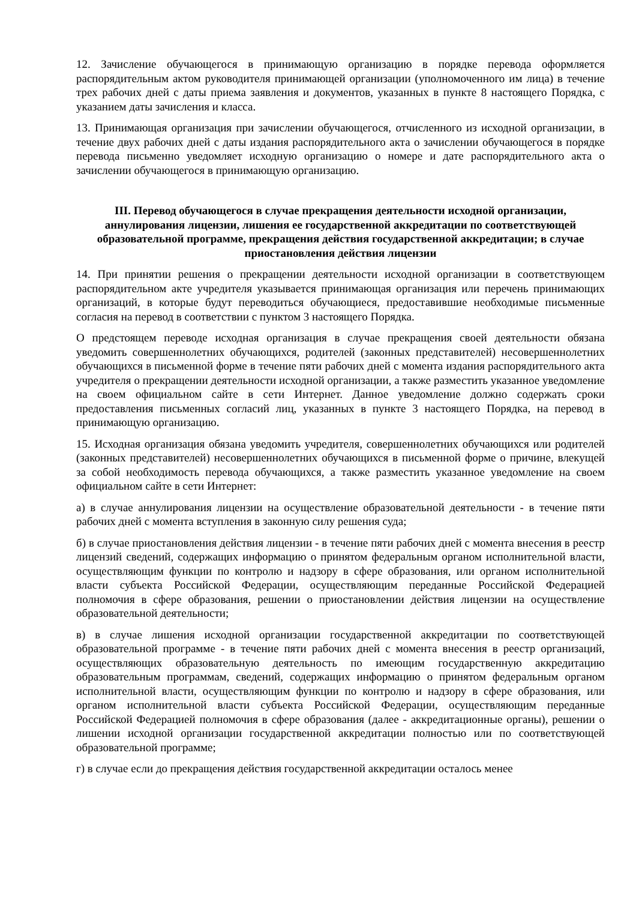12. Зачисление обучающегося в принимающую организацию в порядке перевода оформляется распорядительным актом руководителя принимающей организации (уполномоченного им лица) в течение трех рабочих дней с даты приема заявления и документов, указанных в пункте 8 настоящего Порядка, с указанием даты зачисления и класса.
13. Принимающая организация при зачислении обучающегося, отчисленного из исходной организации, в течение двух рабочих дней с даты издания распорядительного акта о зачислении обучающегося в порядке перевода письменно уведомляет исходную организацию о номере и дате распорядительного акта о зачислении обучающегося в принимающую организацию.
III. Перевод обучающегося в случае прекращения деятельности исходной организации, аннулирования лицензии, лишения ее государственной аккредитации по соответствующей образовательной программе, прекращения действия государственной аккредитации; в случае приостановления действия лицензии
14. При принятии решения о прекращении деятельности исходной организации в соответствующем распорядительном акте учредителя указывается принимающая организация или перечень принимающих организаций, в которые будут переводиться обучающиеся, предоставившие необходимые письменные согласия на перевод в соответствии с пунктом 3 настоящего Порядка.
О предстоящем переводе исходная организация в случае прекращения своей деятельности обязана уведомить совершеннолетних обучающихся, родителей (законных представителей) несовершеннолетних обучающихся в письменной форме в течение пяти рабочих дней с момента издания распорядительного акта учредителя о прекращении деятельности исходной организации, а также разместить указанное уведомление на своем официальном сайте в сети Интернет. Данное уведомление должно содержать сроки предоставления письменных согласий лиц, указанных в пункте 3 настоящего Порядка, на перевод в принимающую организацию.
15. Исходная организация обязана уведомить учредителя, совершеннолетних обучающихся или родителей (законных представителей) несовершеннолетних обучающихся в письменной форме о причине, влекущей за собой необходимость перевода обучающихся, а также разместить указанное уведомление на своем официальном сайте в сети Интернет:
а) в случае аннулирования лицензии на осуществление образовательной деятельности - в течение пяти рабочих дней с момента вступления в законную силу решения суда;
б) в случае приостановления действия лицензии - в течение пяти рабочих дней с момента внесения в реестр лицензий сведений, содержащих информацию о принятом федеральным органом исполнительной власти, осуществляющим функции по контролю и надзору в сфере образования, или органом исполнительной власти субъекта Российской Федерации, осуществляющим переданные Российской Федерацией полномочия в сфере образования, решении о приостановлении действия лицензии на осуществление образовательной деятельности;
в) в случае лишения исходной организации государственной аккредитации по соответствующей образовательной программе - в течение пяти рабочих дней с момента внесения в реестр организаций, осуществляющих образовательную деятельность по имеющим государственную аккредитацию образовательным программам, сведений, содержащих информацию о принятом федеральным органом исполнительной власти, осуществляющим функции по контролю и надзору в сфере образования, или органом исполнительной власти субъекта Российской Федерации, осуществляющим переданные Российской Федерацией полномочия в сфере образования (далее - аккредитационные органы), решении о лишении исходной организации государственной аккредитации полностью или по соответствующей образовательной программе;
г) в случае если до прекращения действия государственной аккредитации осталось менее